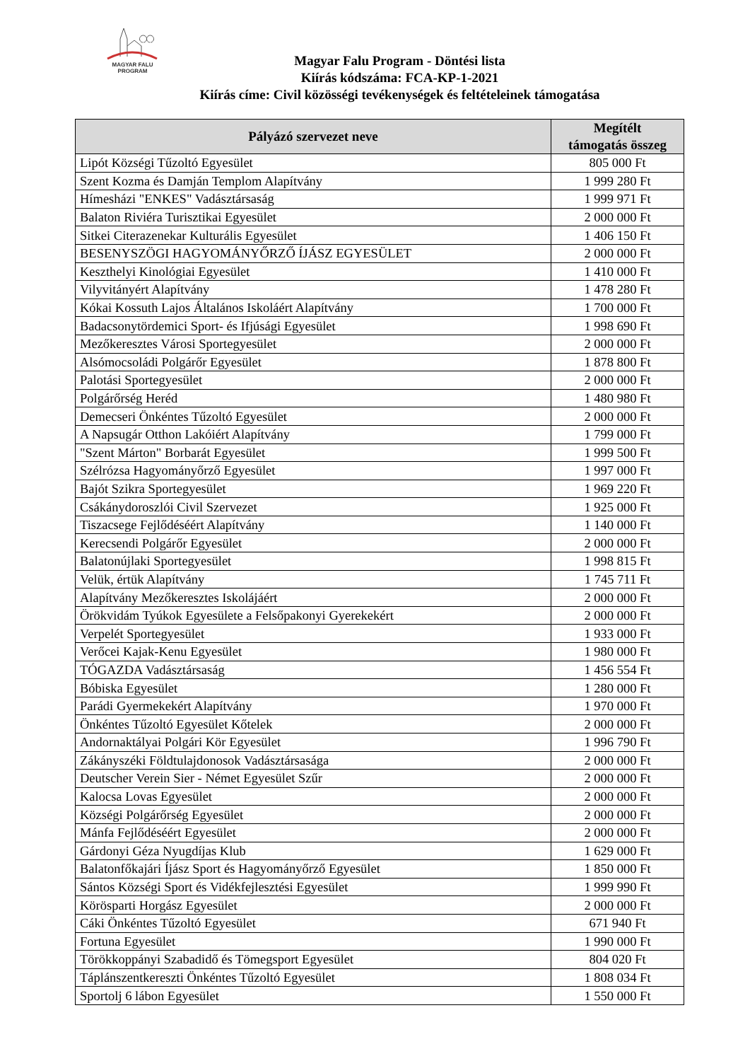MAGYAR FALU
PROGRAM
Magyar Falu Program - Döntési lista
Kiírás kódszáma: FCA-KP-1-2021
Kiírás címe: Civil közösségi tevékenységek és feltételeinek támogatása
| Pályázó szervezet neve | Megítélt támogatás összeg |
| --- | --- |
| Lipót Községi Tűzoltó Egyesület | 805 000 Ft |
| Szent Kozma és Damján Templom Alapítvány | 1 999 280 Ft |
| Hímesházi "ENKES" Vadásztársaság | 1 999 971 Ft |
| Balaton Riviéra Turisztikai Egyesület | 2 000 000 Ft |
| Sitkei Citerazenekar Kulturális Egyesület | 1 406 150 Ft |
| BESENYSZÖGI HAGYOMÁNYŐRZŐ ÍJÁSZ EGYESÜLET | 2 000 000 Ft |
| Keszthelyi Kinológiai Egyesület | 1 410 000 Ft |
| Vilyvitányért Alapítvány | 1 478 280 Ft |
| Kókai Kossuth Lajos Általános Iskoláért Alapítvány | 1 700 000 Ft |
| Badacsonytördemici Sport- és Ifjúsági Egyesület | 1 998 690 Ft |
| Mezőkeresztes Városi Sportegyesület | 2 000 000 Ft |
| Alsómocsoládi Polgárőr Egyesület | 1 878 800 Ft |
| Palotási Sportegyesület | 2 000 000 Ft |
| Polgárőrség Heréd | 1 480 980 Ft |
| Demecseri Önkéntes Tűzoltó Egyesület | 2 000 000 Ft |
| A Napsugár Otthon Lakóiért Alapítvány | 1 799 000 Ft |
| "Szent Márton" Borbarát Egyesület | 1 999 500 Ft |
| Szélrózsa Hagyományőrző Egyesület | 1 997 000 Ft |
| Bajót Szikra Sportegyesület | 1 969 220 Ft |
| Csákánydoroszlói Civil Szervezet | 1 925 000 Ft |
| Tiszacsege Fejlődéséért Alapítvány | 1 140 000 Ft |
| Kerecsendi Polgárőr Egyesület | 2 000 000 Ft |
| Balatonújlaki Sportegyesület | 1 998 815 Ft |
| Velük, értük Alapítvány | 1 745 711 Ft |
| Alapítvány Mezőkeresztes Iskolájáért | 2 000 000 Ft |
| Örökvidám Tyúkok Egyesülete a Felsőpakonyi Gyerekekért | 2 000 000 Ft |
| Verpelét Sportegyesület | 1 933 000 Ft |
| Verőcei Kajak-Kenu Egyesület | 1 980 000 Ft |
| TÓGAZDA Vadásztársaság | 1 456 554 Ft |
| Bóbiska Egyesület | 1 280 000 Ft |
| Parádi Gyermekekért Alapítvány | 1 970 000 Ft |
| Önkéntes Tűzoltó Egyesület Kőtelek | 2 000 000 Ft |
| Andornaktályai Polgári Kör Egyesület | 1 996 790 Ft |
| Zákányszéki Földtulajdonosok Vadásztársasága | 2 000 000 Ft |
| Deutscher Verein Sier - Német Egyesület Szűr | 2 000 000 Ft |
| Kalocsa Lovas Egyesület | 2 000 000 Ft |
| Községi Polgárőrség Egyesület | 2 000 000 Ft |
| Mánfa Fejlődéséért Egyesület | 2 000 000 Ft |
| Gárdonyi Géza Nyugdíjas Klub | 1 629 000 Ft |
| Balatonfőkajári Íjász Sport és Hagyományőrző Egyesület | 1 850 000 Ft |
| Sántos Községi Sport és Vidékfejlesztési Egyesület | 1 999 990 Ft |
| Körösparti Horgász Egyesület | 2 000 000 Ft |
| Cáki Önkéntes Tűzoltó Egyesület | 671 940 Ft |
| Fortuna Egyesület | 1 990 000 Ft |
| Törökkoppányi Szabadidő és Tömegsport Egyesület | 804 020 Ft |
| Táplánszentkereszti Önkéntes Tűzoltó Egyesület | 1 808 034 Ft |
| Sportolj 6 lábon Egyesület | 1 550 000 Ft |